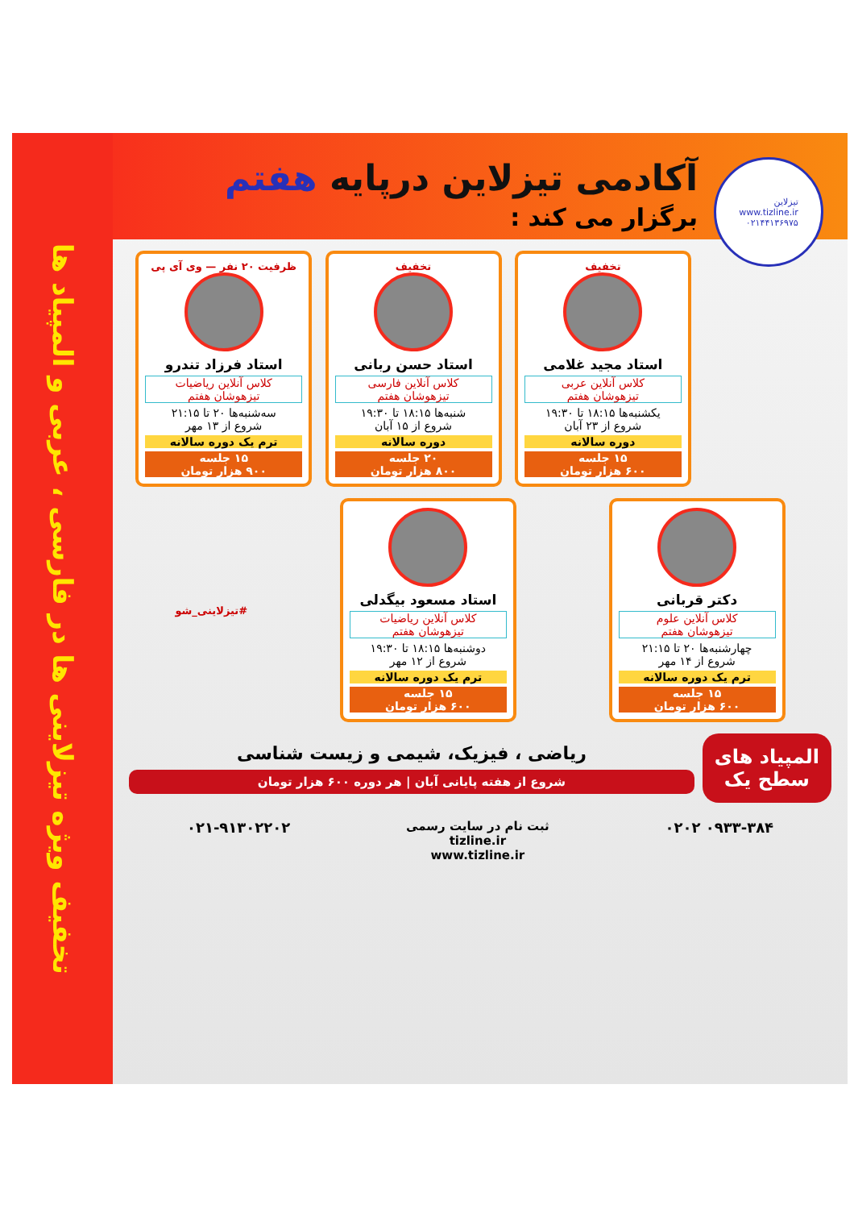تیزلاین
www.tizline.ir
۰۲۱۴۴۱۳۶۹۷۵
آکادمی تیزلاین درپایه هفتم
برگزار می کند :
تخفیف
استاد مجید غلامی
کلاس آنلاین عربی
تیزهوشان هفتم
یکشنبه‌ها ۱۸:۱۵ تا ۱۹:۳۰
شروع از ۲۳ آبان
دوره سالانه
۱۵ جلسه
۶۰۰ هزار تومان
تخفیف
استاد حسن ربانی
کلاس آنلاین فارسی
تیزهوشان هفتم
شنبه‌ها ۱۸:۱۵ تا ۱۹:۳۰
شروع از ۱۵ آبان
دوره سالانه
۲۰ جلسه
۸۰۰ هزار تومان
ظرفیت ۲۰ نفر — وی آی پی
استاد فرزاد تندرو
کلاس آنلاین ریاضیات
تیزهوشان هفتم
سه‌شنبه‌ها ۲۰ تا ۲۱:۱۵
شروع از ۱۳ مهر
ترم یک دوره سالانه
۱۵ جلسه
۹۰۰ هزار تومان
دکتر قربانی
کلاس آنلاین علوم
تیزهوشان هفتم
چهارشنبه‌ها ۲۰ تا ۲۱:۱۵
شروع از ۱۴ مهر
ترم یک دوره سالانه
۱۵ جلسه
۶۰۰ هزار تومان
استاد مسعود بیگدلی
کلاس آنلاین ریاضیات
تیزهوشان هفتم
دوشنبه‌ها ۱۸:۱۵ تا ۱۹:۳۰
شروع از ۱۲ مهر
ترم یک دوره سالانه
۱۵ جلسه
۶۰۰ هزار تومان
#تیزلاینی_شو
المپیاد های
سطح یک
ریاضی ، فیزیک، شیمی و زیست شناسی
شروع از هفته پایانی آبان | هر دوره ۶۰۰ هزار تومان
۰۹۳۳-۳۸۴ ۰۲۰۲
ثبت نام در سایت رسمی
tizline.ir
www.tizline.ir
۰۲۱-۹۱۳۰۲۲۰۲
تخفیف ویژه تیزلاینی ها در فارسی ، عربی و المپیاد ها